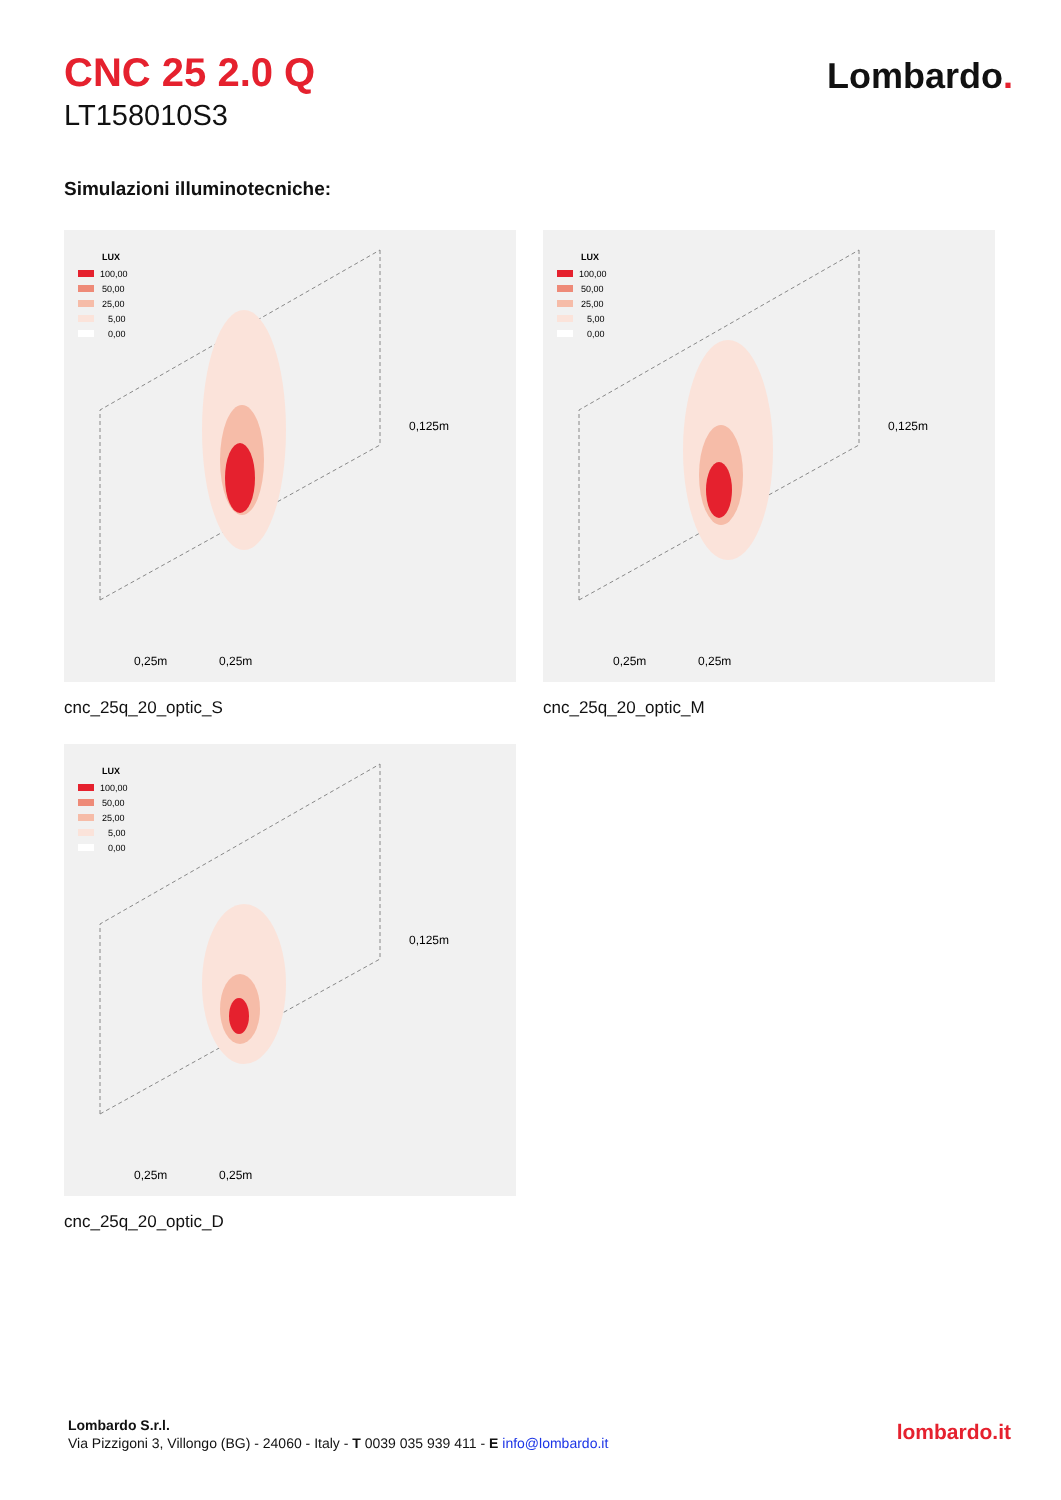CNC 25 2.0 Q
LT158010S3
Lombardo.
Simulazioni illuminotecniche:
LUX
100,00
50,00
25,00
5,00
0,00
0,125m
0,25m
0,25m
cnc_25q_20_optic_S
LUX
100,00
50,00
25,00
5,00
0,00
0,125m
0,25m
0,25m
cnc_25q_20_optic_M
LUX
100,00
50,00
25,00
5,00
0,00
0,125m
0,25m
0,25m
cnc_25q_20_optic_D
Lombardo S.r.l.
Via Pizzigoni 3, Villongo (BG) - 24060 - Italy - T 0039 035 939 411 - E info@lombardo.it
lombardo.it